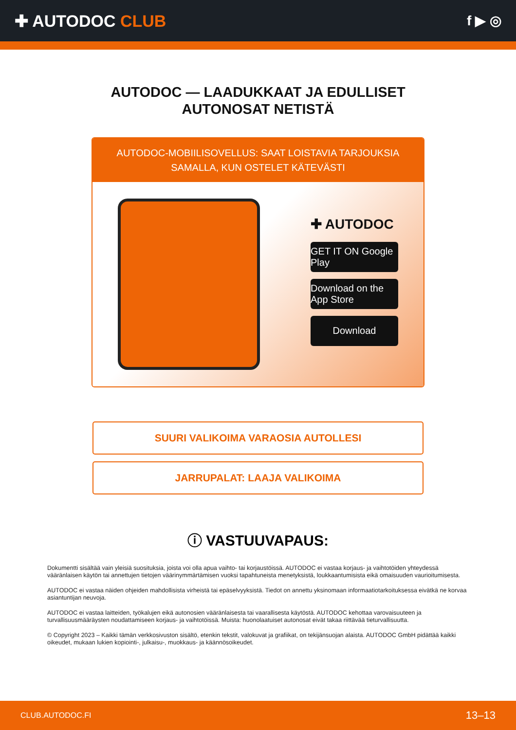✚ AUTODOC CLUB
f ▶ ◎
AUTODOC — LAADUKKAAT JA EDULLISET
AUTONOSAT NETISTÄ
AUTODOC-MOBIILISOVELLUS: SAAT LOISTAVIA TARJOUKSIA
SAMALLA, KUN OSTELET KÄTEVÄSTI
✚ AUTODOC
GET IT ON Google Play
Download on the App Store
Download
SUURI VALIKOIMA VARAOSIA AUTOLLESI
JARRUPALAT: LAAJA VALIKOIMA
ⓘ VASTUUVAPAUS:
Dokumentti sisältää vain yleisiä suosituksia, joista voi olla apua vaihto- tai korjaustöissä. AUTODOC ei vastaa korjaus- ja vaihtotöiden yhteydessä vääränlaisen käytön tai annettujen tietojen väärinymmärtämisen vuoksi tapahtuneista menetyksistä, loukkaantumisista eikä omaisuuden vaurioitumisesta.
AUTODOC ei vastaa näiden ohjeiden mahdollisista virheistä tai epäselvyyksistä. Tiedot on annettu yksinomaan informaatiotarkoituksessa eivätkä ne korvaa asiantuntijan neuvoja.
AUTODOC ei vastaa laitteiden, työkalujen eikä autonosien vääränlaisesta tai vaarallisesta käytöstä. AUTODOC kehottaa varovaisuuteen ja turvallisuusmääräysten noudattamiseen korjaus- ja vaihtotöissä. Muista: huonolaatuiset autonosat eivät takaa riittävää tieturvallisuutta.
© Copyright 2023 – Kaikki tämän verkkosivuston sisältö, etenkin tekstit, valokuvat ja grafiikat, on tekijänsuojan alaista. AUTODOC GmbH pidättää kaikki oikeudet, mukaan lukien kopiointi-, julkaisu-, muokkaus- ja käännösoikeudet.
CLUB.AUTODOC.FI 13–13